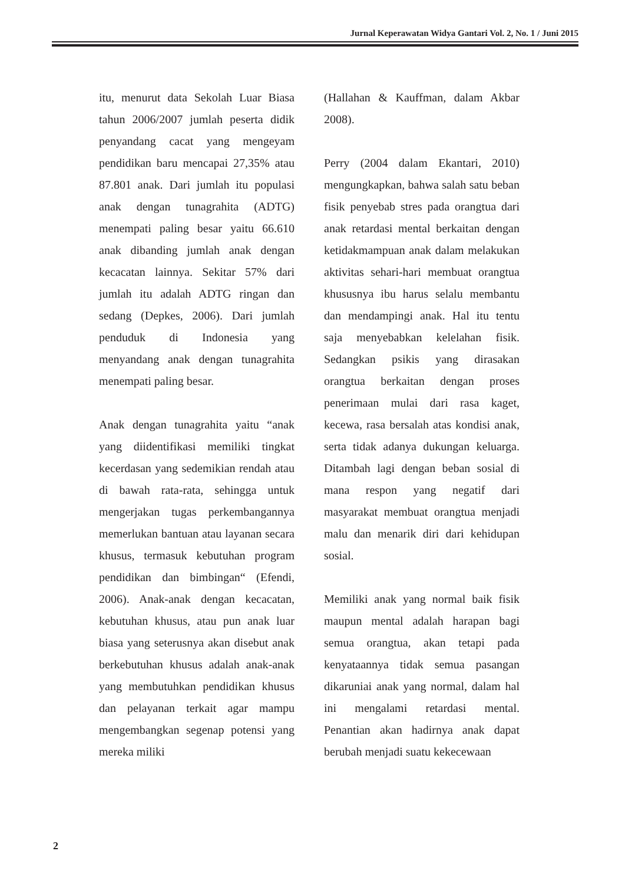Jurnal Keperawatan Widya Gantari Vol. 2, No. 1 / Juni 2015
itu, menurut data Sekolah Luar Biasa tahun 2006/2007 jumlah peserta didik penyandang cacat yang mengeyam pendidikan baru mencapai 27,35% atau 87.801 anak. Dari jumlah itu populasi anak dengan tunagrahita (ADTG) menempati paling besar yaitu 66.610 anak dibanding jumlah anak dengan kecacatan lainnya. Sekitar 57% dari jumlah itu adalah ADTG ringan dan sedang (Depkes, 2006). Dari jumlah penduduk di Indonesia yang menyandang anak dengan tunagrahita menempati paling besar.
Anak dengan tunagrahita yaitu “anak yang diidentifikasi memiliki tingkat kecerdasan yang sedemikian rendah atau di bawah rata-rata, sehingga untuk mengerjakan tugas perkembangannya memerlukan bantuan atau layanan secara khusus, termasuk kebutuhan program pendidikan dan bimbingan“ (Efendi, 2006). Anak-anak dengan kecacatan, kebutuhan khusus, atau pun anak luar biasa yang seterusnya akan disebut anak berkebutuhan khusus adalah anak-anak yang membutuhkan pendidikan khusus dan pelayanan terkait agar mampu mengembangkan segenap potensi yang mereka miliki
(Hallahan & Kauffman, dalam Akbar 2008).
Perry (2004 dalam Ekantari, 2010) mengungkapkan, bahwa salah satu beban fisik penyebab stres pada orangtua dari anak retardasi mental berkaitan dengan ketidakmampuan anak dalam melakukan aktivitas sehari-hari membuat orangtua khususnya ibu harus selalu membantu dan mendampingi anak. Hal itu tentu saja menyebabkan kelelahan fisik. Sedangkan psikis yang dirasakan orangtua berkaitan dengan proses penerimaan mulai dari rasa kaget, kecewa, rasa bersalah atas kondisi anak, serta tidak adanya dukungan keluarga. Ditambah lagi dengan beban sosial di mana respon yang negatif dari masyarakat membuat orangtua menjadi malu dan menarik diri dari kehidupan sosial.
Memiliki anak yang normal baik fisik maupun mental adalah harapan bagi semua orangtua, akan tetapi pada kenyataannya tidak semua pasangan dikaruniai anak yang normal, dalam hal ini mengalami retardasi mental. Penantian akan hadirnya anak dapat berubah menjadi suatu kekecewaan
2